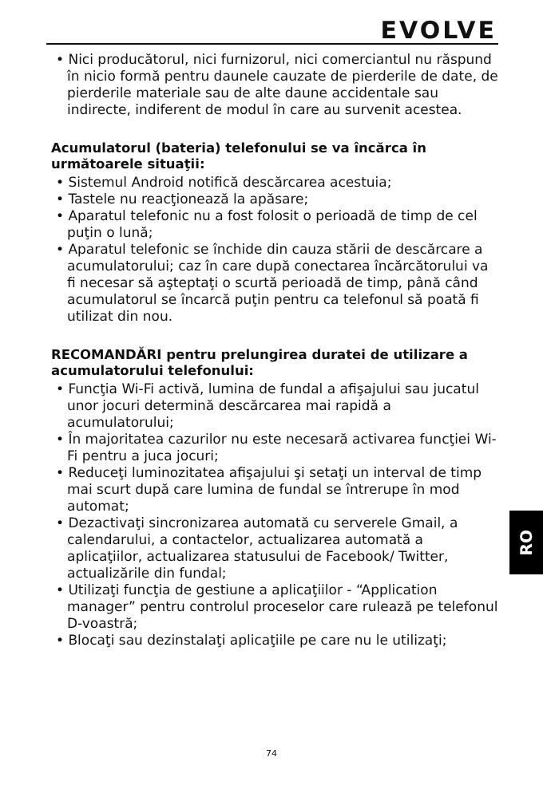EVOLVE
• Nici producătorul, nici furnizorul, nici comerciantul nu răspund în nicio formă pentru daunele cauzate de pierderile de date, de pierderile materiale sau de alte daune accidentale sau indirecte, indiferent de modul în care au survenit acestea.
Acumulatorul (bateria) telefonului se va încărca în următoarele situaţii:
• Sistemul Android notifică descărcarea acestuia;
• Tastele nu reacţionează la apăsare;
• Aparatul telefonic nu a fost folosit o perioadă de timp de cel puţin o lună;
• Aparatul telefonic se închide din cauza stării de descărcare a acumulatorului; caz în care după conectarea încărcătorului va fi necesar să aşteptaţi o scurtă perioadă de timp, până când acumulatorul se încarcă puţin pentru ca telefonul să poată fi utilizat din nou.
RECOMANDĂRI pentru prelungirea duratei de utilizare a acumulatorului telefonului:
• Funcţia Wi-Fi activă, lumina de fundal a afişajului sau jucatul unor jocuri determină descărcarea mai rapidă a acumulatorului;
• În majoritatea cazurilor nu este necesară activarea funcţiei Wi-Fi pentru a juca jocuri;
• Reduceţi luminozitatea afişajului şi setaţi un interval de timp mai scurt după care lumina de fundal se întrerupe în mod automat;
• Dezactivaţi sincronizarea automată cu serverele Gmail, a calendarului, a contactelor, actualizarea automată a aplicaţiilor, actualizarea statusului de Facebook/ Twitter, actualizările din fundal;
• Utilizaţi funcţia de gestiune a aplicaţiilor - “Application manager” pentru controlul proceselor care rulează pe telefonul D-voastră;
• Blocaţi sau dezinstalaţi aplicaţiile pe care nu le utilizaţi;
RO
74